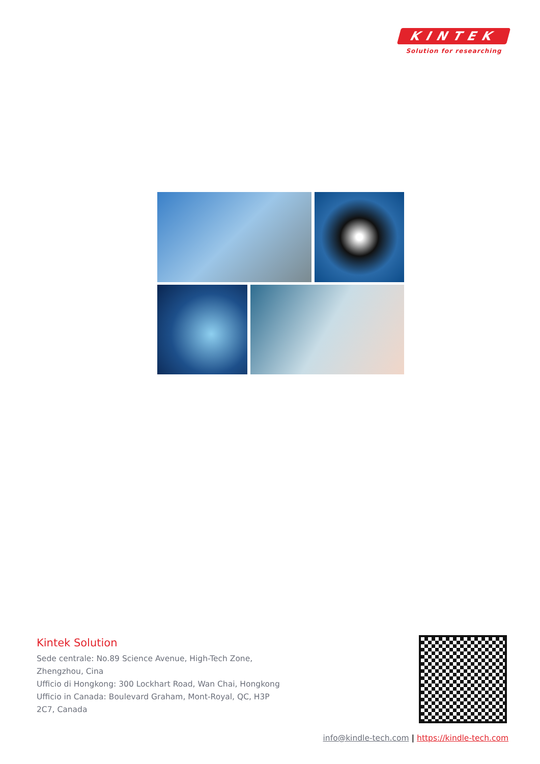KINTEK
Solution for researching
Kintek Solution
Sede centrale: No.89 Science Avenue, High-Tech Zone, Zhengzhou, Cina
Ufficio di Hongkong: 300 Lockhart Road, Wan Chai, Hongkong
Ufficio in Canada: Boulevard Graham, Mont-Royal, QC, H3P 2C7, Canada
info@kindle-tech.com | https://kindle-tech.com